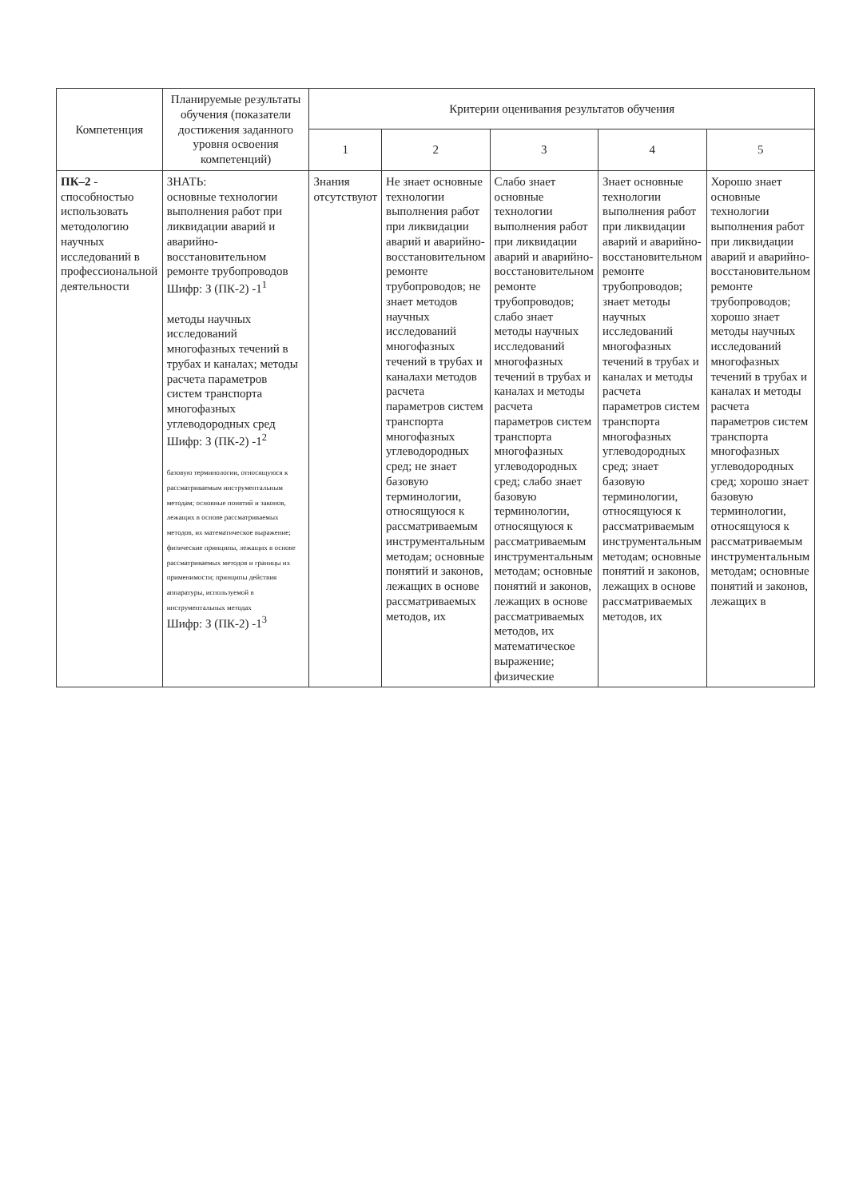| Компетенция | Планируемые результаты обучения (показатели достижения заданного уровня освоения компетенций) | Критерии оценивания результатов обучения | | | | |
| --- | --- | --- | --- | --- | --- | --- |
| | | 1 | 2 | 3 | 4 | 5 |
| ПК–2 - способностью использовать методологию научных исследований в профессиональной деятельности | ЗНАТЬ: основные технологии выполнения работ при ликвидации аварий и аварийно- восстановительном ремонте трубопроводов Шифр: З (ПК-2) -1<sup>1</sup> методы научных исследований многофазных течений в трубах и каналах; методы расчета параметров систем транспорта многофазных углеводородных сред Шифр: З (ПК-2) -1<sup>2</sup> базовую терминологии, относящуюся к рассматриваемым инструментальным методам; основные понятий и законов, лежащих в основе рассматриваемых методов, их математическое выражение; физические принципы, лежащих в основе рассматриваемых методов и границы их применимости; принципы действия аппаратуры, используемой в инструментальных методах Шифр: З (ПК-2) -1<sup>3</sup> | Знания отсутствуют | Не знает основные технологии выполнения работ при ликвидации аварий и аварийно- восстановительном ремонте трубопроводов; не знает методов научных исследований многофазных течений в трубах и каналахи методов расчета параметров систем транспорта многофазных углеводородных сред; не знает базовую терминологии, относящуюся к рассматриваемым инструментальным методам; основные понятий и законов, лежащих в основе рассматриваемых методов, их | Слабо знает основные технологии выполнения работ при ликвидации аварий и аварийно- восстановительном ремонте трубопроводов; слабо знает методы научных исследований многофазных течений в трубах и каналах и методы расчета параметров систем транспорта многофазных углеводородных сред; слабо знает базовую терминологии, относящуюся к рассматриваемым инструментальным методам; основные понятий и законов, лежащих в основе рассматриваемых методов, их математическое выражение; физические | Знает основные технологии выполнения работ при ликвидации аварий и аварийно- восстановительном ремонте трубопроводов; знает методы научных исследований многофазных течений в трубах и каналах и методы расчета параметров систем транспорта многофазных углеводородных сред; знает базовую терминологии, относящуюся к рассматриваемым инструментальным методам; основные понятий и законов, лежащих в основе рассматриваемых методов, их | Хорошо знает основные технологии выполнения работ при ликвидации аварий и аварийно- восстановительном ремонте трубопроводов; хорошо знает методы научных исследований многофазных течений в трубах и каналах и методы расчета параметров систем транспорта многофазных углеводородных сред; хорошо знает базовую терминологии, относящуюся к рассматриваемым инструментальным методам; основные понятий и законов, лежащих в |